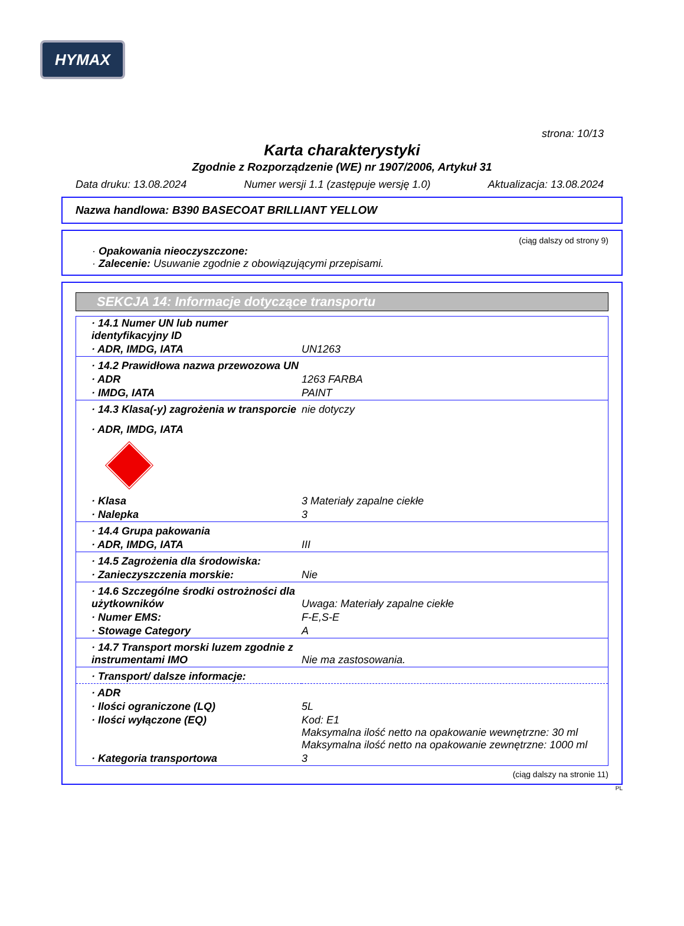HYMAX
strona: 10/13
Karta charakterystyki
Zgodnie z Rozporządzenie (WE) nr 1907/2006, Artykuł 31
Data druku: 13.08.2024 Numer wersji 1.1 (zastępuje wersję 1.0) Aktualizacja: 13.08.2024
Nazwa handlowa: B390 BASECOAT BRILLIANT YELLOW
(ciąg dalszy od strony 9)
· Opakowania nieoczyszczone:
· Zalecenie: Usuwanie zgodnie z obowiązującymi przepisami.
SEKCJA 14: Informacje dotyczące transportu
| · 14.1 Numer UN lub numer identyfikacyjny ID | |
| · ADR, IMDG, IATA | UN1263 |
| · 14.2 Prawidłowa nazwa przewozowa UN | |
| · ADR | 1263 FARBA |
| · IMDG, IATA | PAINT |
| · 14.3 Klasa(-y) zagrożenia w transporcie | nie dotyczy |
| · ADR, IMDG, IATA | |
| · Klasa | 3 Materiały zapalne ciekłe |
| · Nalepka | 3 |
| · 14.4 Grupa pakowania | |
| · ADR, IMDG, IATA | III |
| · 14.5 Zagrożenia dla środowiska: | |
| · Zanieczyszczenia morskie: | Nie |
| · 14.6 Szczególne środki ostrożności dla użytkowników | Uwaga: Materiały zapalne ciekłe |
| · Numer EMS: | F-E,S-E |
| · Stowage Category | A |
| · 14.7 Transport morski luzem zgodnie z instrumentami IMO | Nie ma zastosowania. |
| · Transport/ dalsze informacje: | |
| · ADR | |
| · Ilości ograniczone (LQ) | 5L |
| · Ilości wyłączone (EQ) | Kod: E1 Maksymalna ilość netto na opakowanie wewnętrzne: 30 ml Maksymalna ilość netto na opakowanie zewnętrzne: 1000 ml |
| · Kategoria transportowa | 3 |
(ciąg dalszy na stronie 11)
PL